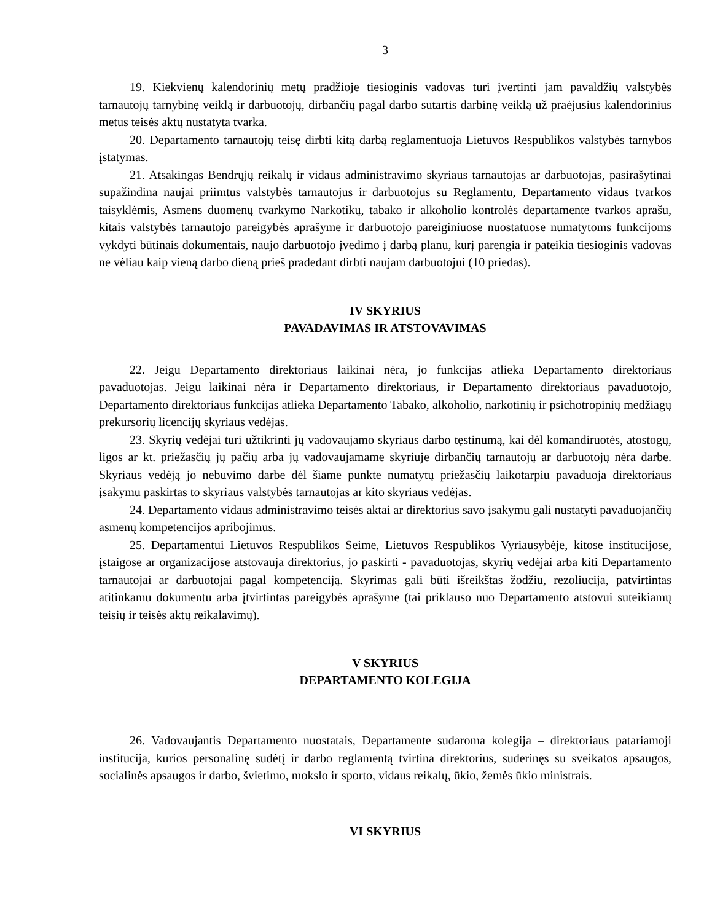3
19. Kiekvienų kalendorinių metų pradžioje tiesioginis vadovas turi įvertinti jam pavaldžių valstybės tarnautojų tarnybinę veiklą ir darbuotojų, dirbančių pagal darbo sutartis darbinę veiklą už praėjusius kalendorinius metus teisės aktų nustatyta tvarka.
20. Departamento tarnautojų teisę dirbti kitą darbą reglamentuoja Lietuvos Respublikos valstybės tarnybos įstatymas.
21. Atsakingas Bendrųjų reikalų ir vidaus administravimo skyriaus tarnautojas ar darbuotojas, pasirašytinai supažindina naujai priimtus valstybės tarnautojus ir darbuotojus su Reglamentu, Departamento vidaus tvarkos taisyklėmis, Asmens duomenų tvarkymo Narkotikų, tabako ir alkoholio kontrolės departamente tvarkos aprašu, kitais valstybės tarnautojo pareigybės aprašyme ir darbuotojo pareiginiuose nuostatuose numatytoms funkcijoms vykdyti būtinais dokumentais, naujo darbuotojo įvedimo į darbą planu, kurį parengia ir pateikia tiesioginis vadovas ne vėliau kaip vieną darbo dieną prieš pradedant dirbti naujam darbuotojui (10 priedas).
IV SKYRIUS
PAVADAVIMAS IR ATSTOVAVIMAS
22. Jeigu Departamento direktoriaus laikinai nėra, jo funkcijas atlieka Departamento direktoriaus pavaduotojas. Jeigu laikinai nėra ir Departamento direktoriaus, ir Departamento direktoriaus pavaduotojo, Departamento direktoriaus funkcijas atlieka Departamento Tabako, alkoholio, narkotinių ir psichotropinių medžiagų prekursorių licencijų skyriaus vedėjas.
23. Skyrių vedėjai turi užtikrinti jų vadovaujamo skyriaus darbo tęstinumą, kai dėl komandiruotės, atostogų, ligos ar kt. priežasčių jų pačių arba jų vadovaujamame skyriuje dirbančių tarnautojų ar darbuotojų nėra darbe. Skyriaus vedėją jo nebuvimo darbe dėl šiame punkte numatytų priežasčių laikotarpiu pavaduoja direktoriaus įsakymu paskirtas to skyriaus valstybės tarnautojas ar kito skyriaus vedėjas.
24. Departamento vidaus administravimo teisės aktai ar direktorius savo įsakymu gali nustatyti pavaduojančių asmenų kompetencijos apribojimus.
25. Departamentui Lietuvos Respublikos Seime, Lietuvos Respublikos Vyriausybėje, kitose institucijose, įstaigose ar organizacijose atstovauja direktorius, jo paskirti - pavaduotojas, skyrių vedėjai arba kiti Departamento tarnautojai ar darbuotojai pagal kompetenciją. Skyrimas gali būti išreikštas žodžiu, rezoliucija, patvirtintas atitinkamu dokumentu arba įtvirtintas pareigybės aprašyme (tai priklauso nuo Departamento atstovui suteikiamų teisių ir teisės aktų reikalavimų).
V SKYRIUS
DEPARTAMENTO KOLEGIJA
26. Vadovaujantis Departamento nuostatais, Departamente sudaroma kolegija – direktoriaus patariamoji institucija, kurios personalinę sudėtį ir darbo reglamentą tvirtina direktorius, suderinęs su sveikatos apsaugos, socialinės apsaugos ir darbo, švietimo, mokslo ir sporto, vidaus reikalų, ūkio, žemės ūkio ministrais.
VI SKYRIUS